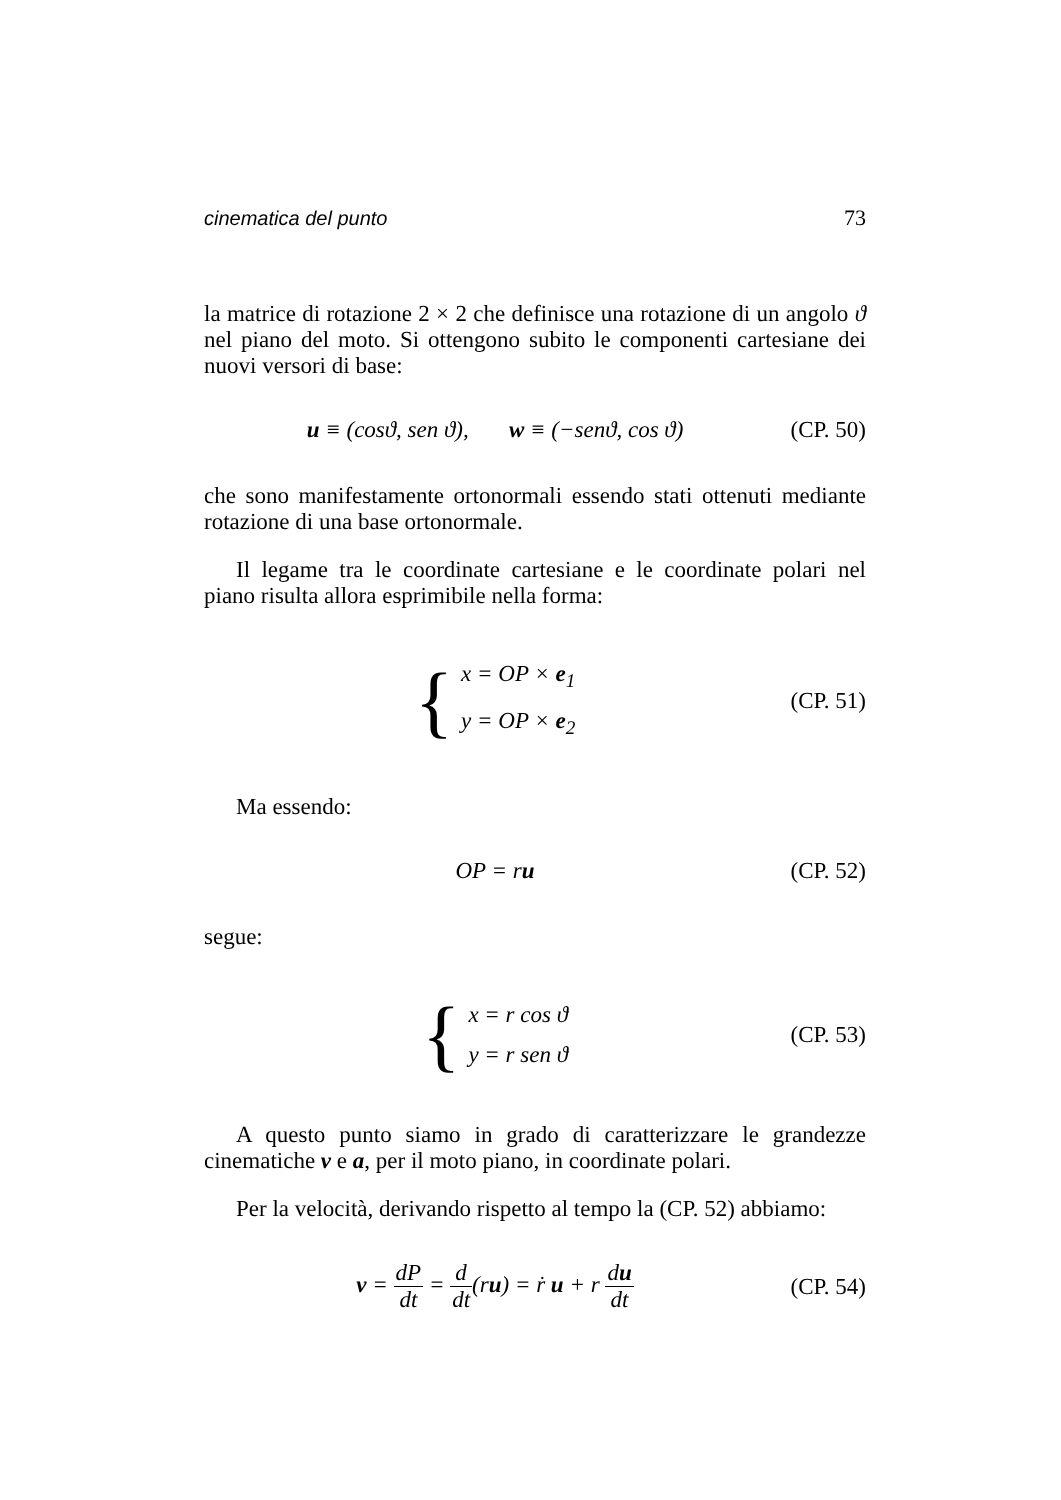cinematica del punto 73
la matrice di rotazione 2 × 2 che definisce una rotazione di un angolo ϑ nel piano del moto. Si ottengono subito le componenti cartesiane dei nuovi versori di base:
u ≡ (cosϑ, sen ϑ), w ≡ (−senϑ, cos ϑ)
(CP. 50)
che sono manifestamente ortonormali essendo stati ottenuti mediante rotazione di una base ortonormale.
Il legame tra le coordinate cartesiane e le coordinate polari nel piano risulta allora esprimibile nella forma:
{
x = OP × e<sub>1</sub>
y = OP × e<sub>2</sub>
(CP. 51)
Ma essendo:
OP = ru
(CP. 52)
segue:
{
x = r cos ϑ
y = r sen ϑ
(CP. 53)
A questo punto siamo in grado di caratterizzare le grandezze cinematiche v e a, per il moto piano, in coordinate polari.
Per la velocità, derivando rispetto al tempo la (CP. 52) abbiamo:
v = dP dt = d dt(ru) = ṙ u + r du dt
(CP. 54)